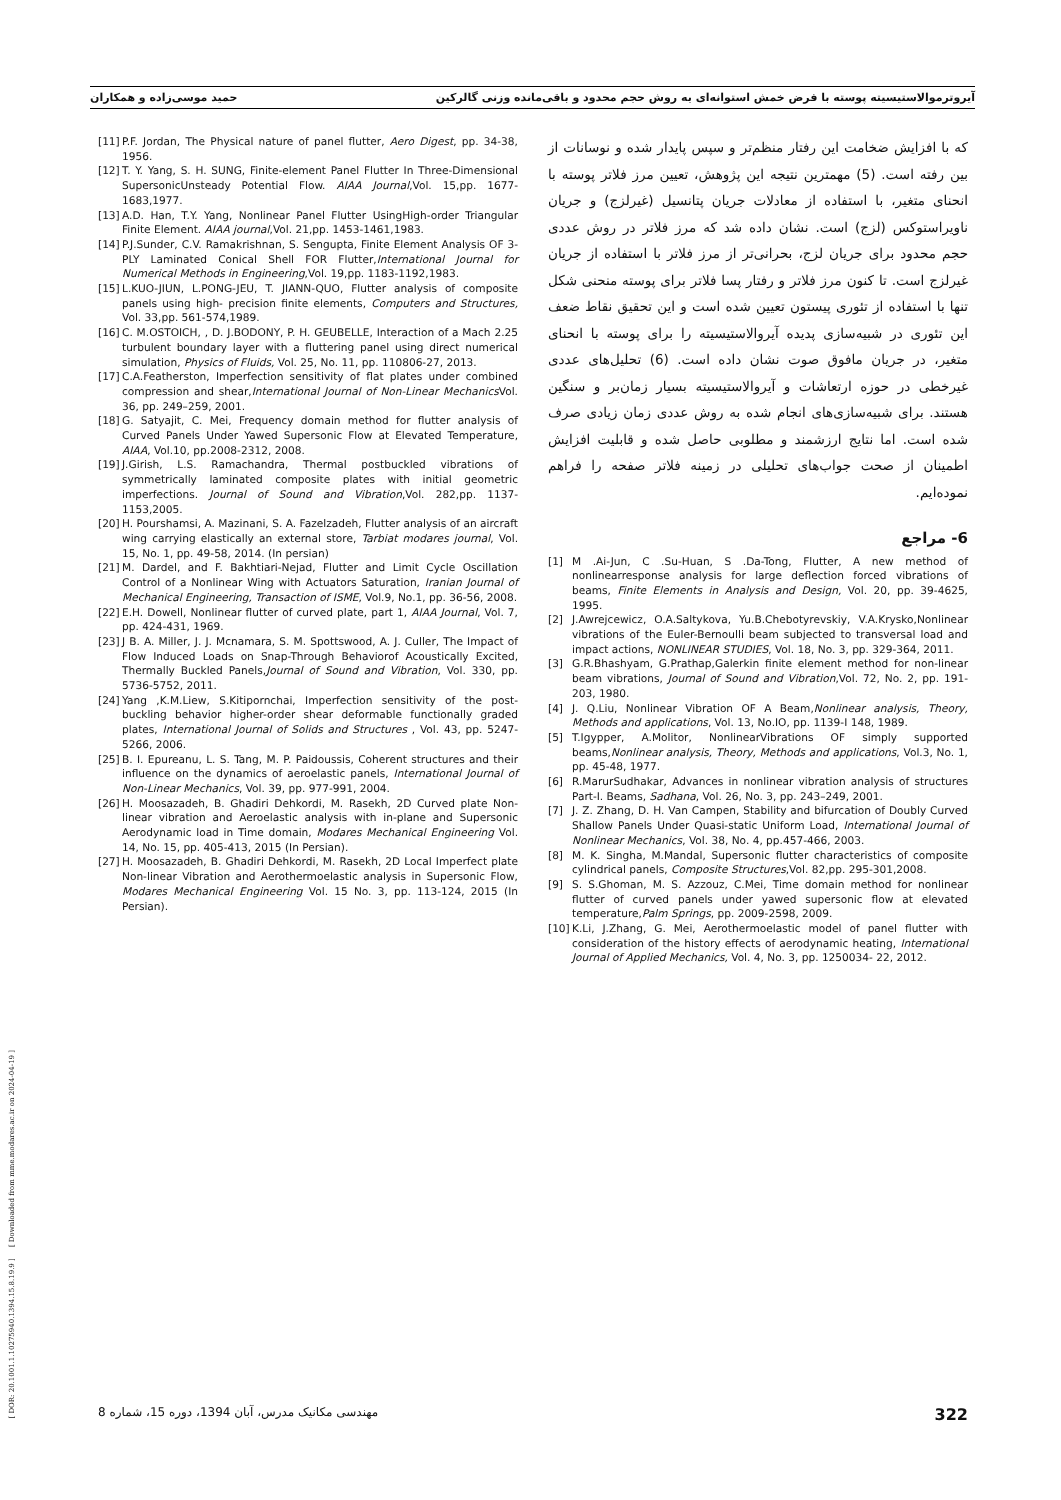آیروترموالاستیسیته پوسته با فرض خمش استوانه‌ای به روش حجم محدود و باقی‌مانده وزنی گالرکین حمید موسی‌زاده و همکاران
که با افزایش ضخامت این رفتار منظم‌تر و سپس پایدار شده و نوسانات از بین رفته است. (5) مهمترین نتیجه این پژوهش، تعیین مرز فلاتر پوسته با انحنای متغیر، با استفاده از معادلات جریان پتانسیل (غیرلزج) و جریان ناویراستوکس (لزج) است. نشان داده شد که مرز فلاتر در روش عددی حجم محدود برای جریان لزج، بحرانی‌تر از مرز فلاتر با استفاده از جریان غیرلزج است. تا کنون مرز فلاتر و رفتار پسا فلاتر برای پوسته منحنی شکل تنها با استفاده از تئوری پیستون تعیین شده است و این تحقیق نقاط ضعف این تئوری در شبیه‌سازی پدیده آیروالاستیسیته را برای پوسته با انحنای متغیر، در جریان مافوق صوت نشان داده است. (6) تحلیل‌های عددی غیرخطی در حوزه ارتعاشات و آیروالاستیسیته بسیار زمان‌بر و سنگین هستند. برای شبیه‌سازی‌های انجام شده به روش عددی زمان زیادی صرف شده است. اما نتایج ارزشمند و مطلوبی حاصل شده و قابلیت افزایش اطمینان از صحت جواب‌های تحلیلی در زمینه فلاتر صفحه را فراهم نموده‌ایم.
6- مراجع
[1] M .Ai-Jun, C .Su-Huan, S .Da-Tong, Flutter, A new method of nonlinearresponse analysis for large deflection forced vibrations of beams, Finite Elements in Analysis and Design, Vol. 20, pp. 39-4625, 1995.
[2] J.Awrejcewicz, O.A.Saltykova, Yu.B.Chebotyrevskiy, V.A.Krysko,Nonlinear vibrations of the Euler-Bernoulli beam subjected to transversal load and impact actions, NONLINEAR STUDIES, Vol. 18, No. 3, pp. 329-364, 2011.
[3] G.R.Bhashyam, G.Prathap,Galerkin finite element method for non-linear beam vibrations, Journal of Sound and Vibration,Vol. 72, No. 2, pp. 191-203, 1980.
[4] J. Q.Liu, Nonlinear Vibration OF A Beam,Nonlinear analysis, Theory, Methods and applications, Vol. 13, No.IO, pp. 1139-I 148, 1989.
[5] T.Igypper, A.Molitor, NonlinearVibrations OF simply supported beams,Nonlinear analysis, Theory, Methods and applications, Vol.3, No. 1, pp. 45-48, 1977.
[6] R.MarurSudhakar, Advances in nonlinear vibration analysis of structures Part-I. Beams, Sadhana, Vol. 26, No. 3, pp. 243–249, 2001.
[7] J. Z. Zhang, D. H. Van Campen, Stability and bifurcation of Doubly Curved Shallow Panels Under Quasi-static Uniform Load, International Journal of Nonlinear Mechanics, Vol. 38, No. 4, pp.457-466, 2003.
[8] M. K. Singha, M.Mandal, Supersonic flutter characteristics of composite cylindrical panels, Composite Structures,Vol. 82,pp. 295-301,2008.
[9] S. S.Ghoman, M. S. Azzouz, C.Mei, Time domain method for nonlinear flutter of curved panels under yawed supersonic flow at elevated temperature,Palm Springs, pp. 2009-2598, 2009.
[10] K.Li, J.Zhang, G. Mei, Aerothermoelastic model of panel flutter with consideration of the history effects of aerodynamic heating, International Journal of Applied Mechanics, Vol. 4, No. 3, pp. 1250034- 22, 2012.
[11] P.F. Jordan, The Physical nature of panel flutter, Aero Digest, pp. 34-38, 1956.
[12] T. Y. Yang, S. H. SUNG, Finite-element Panel Flutter In Three-Dimensional SupersonicUnsteady Potential Flow. AIAA Journal,Vol. 15,pp. 1677-1683,1977.
[13] A.D. Han, T.Y. Yang, Nonlinear Panel Flutter UsingHigh-order Triangular Finite Element. AIAA journal,Vol. 21,pp. 1453-1461,1983.
[14] P.J.Sunder, C.V. Ramakrishnan, S. Sengupta, Finite Element Analysis OF 3-PLY Laminated Conical Shell FOR Flutter,International Journal for Numerical Methods in Engineering,Vol. 19,pp. 1183-1192,1983.
[15] L.KUO-JIUN, L.PONG-JEU, T. JIANN-QUO, Flutter analysis of composite panels using high- precision finite elements, Computers and Structures, Vol. 33,pp. 561-574,1989.
[16] C. M.OSTOICH, , D. J.BODONY, P. H. GEUBELLE, Interaction of a Mach 2.25 turbulent boundary layer with a fluttering panel using direct numerical simulation, Physics of Fluids, Vol. 25, No. 11, pp. 110806-27, 2013.
[17] C.A.Featherston, Imperfection sensitivity of flat plates under combined compression and shear,International Journal of Non-Linear Mechanics Vol. 36, pp. 249–259, 2001.
[18] G. Satyajit, C. Mei, Frequency domain method for flutter analysis of Curved Panels Under Yawed Supersonic Flow at Elevated Temperature, AIAA, Vol.10, pp.2008-2312, 2008.
[19] J.Girish, L.S. Ramachandra, Thermal postbuckled vibrations of symmetrically laminated composite plates with initial geometric imperfections. Journal of Sound and Vibration,Vol. 282,pp. 1137-1153,2005.
[20] H. Pourshamsi, A. Mazinani, S. A. Fazelzadeh, Flutter analysis of an aircraft wing carrying elastically an external store, Tarbiat modares journal, Vol. 15, No. 1, pp. 49-58, 2014. (In persian)
[21] M. Dardel, and F. Bakhtiari-Nejad, Flutter and Limit Cycle Oscillation Control of a Nonlinear Wing with Actuators Saturation, Iranian Journal of Mechanical Engineering, Transaction of ISME, Vol.9, No.1, pp. 36-56, 2008.
[22] E.H. Dowell, Nonlinear flutter of curved plate, part 1, AIAA Journal, Vol. 7, pp. 424-431, 1969.
[23] J B. A. Miller, J. J. Mcnamara, S. M. Spottswood, A. J. Culler, The Impact of Flow Induced Loads on Snap-Through Behaviorof Acoustically Excited, Thermally Buckled Panels,Journal of Sound and Vibration, Vol. 330, pp. 5736-5752, 2011.
[24] Yang ,K.M.Liew, S.Kitipornchai, Imperfection sensitivity of the post-buckling behavior higher-order shear deformable functionally graded plates, International Journal of Solids and Structures , Vol. 43, pp. 5247-5266, 2006.
[25] B. I. Epureanu, L. S. Tang, M. P. Paidoussis, Coherent structures and their influence on the dynamics of aeroelastic panels, International Journal of Non-Linear Mechanics, Vol. 39, pp. 977-991, 2004.
[26] H. Moosazadeh, B. Ghadiri Dehkordi, M. Rasekh, 2D Curved plate Non-linear vibration and Aeroelastic analysis with in-plane and Supersonic Aerodynamic load in Time domain, Modares Mechanical Engineering Vol. 14, No. 15, pp. 405-413, 2015 (In Persian).
[27] H. Moosazadeh, B. Ghadiri Dehkordi, M. Rasekh, 2D Local Imperfect plate Non-linear Vibration and Aerothermoelastic analysis in Supersonic Flow, Modares Mechanical Engineering Vol. 15 No. 3, pp. 113-124, 2015 (In Persian).
مهندسی مکانیک مدرس، آبان 1394، دوره 15، شماره 8 322
[ DOR: 20.1001.1.10275940.1394.15.8.19.9 ] [ Downloaded from mme.modares.ac.ir on 2024-04-19 ]